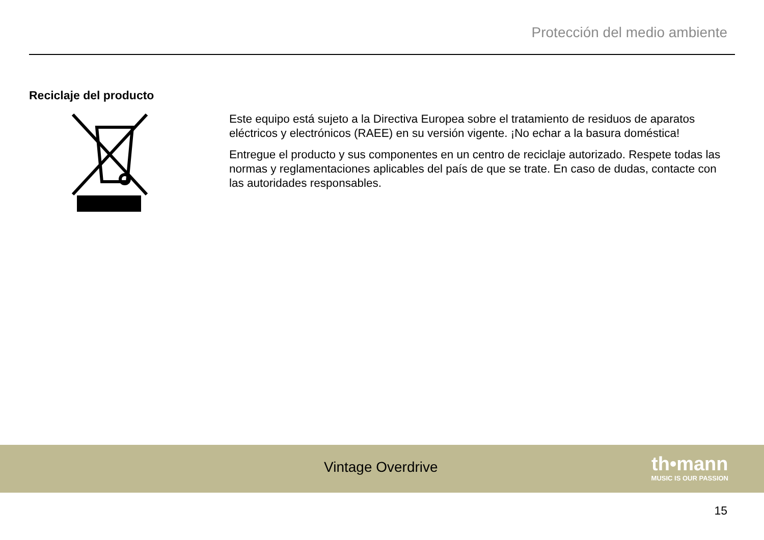Protección del medio ambiente
Reciclaje del producto
Este equipo está sujeto a la Directiva Europea sobre el tratamiento de residuos de aparatos eléctricos y electrónicos (RAEE) en su versión vigente. ¡No echar a la basura doméstica!
Entregue el producto y sus componentes en un centro de reciclaje autorizado. Respete todas las normas y reglamentaciones aplicables del país de que se trate. En caso de dudas, contacte con las autoridades responsables.
Vintage Overdrive
th•mann
MUSIC IS OUR PASSION
15